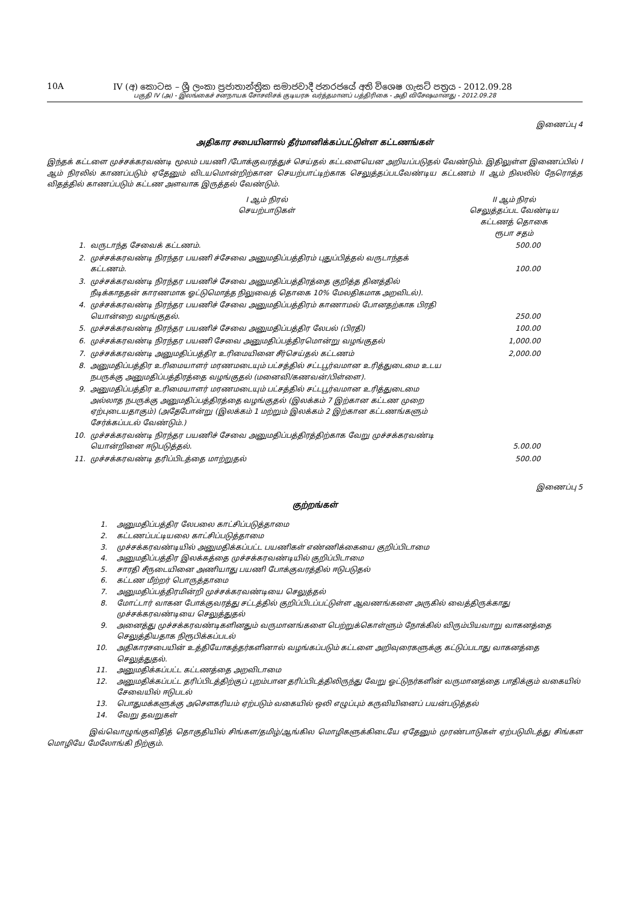10A IV (අ) කොටස – ශ්‍රී ලංකා ප්‍රජාතාන්ත්‍රික සමාජවාදී ජනරජයේ අති විශෙෂ ගැසට් පත්‍රය - 2012.09.28
பகுதி IV (அ) - இலங்கைச் சனநாயக சோசலிசக் குடியரசு வர்த்தமானப் பத்திரிகை - அதி விசேஷமானது - 2012.09.28
இணைப்பு 4
அதிகார சபையினால் தீர்மானிக்கப்பட்டுள்ள கட்டணங்கள்
இந்தக் கட்டளை முச்சக்கரவண்டி மூலம் பயணி /போக்குவரத்துச் செய்தல் கட்டளையென அறியப்படுதல் வேண்டும். இதிலுள்ள இணைப்பில் I ஆம் நிரலில் காணப்படும் ஏதேனும் விடயமொன்றிற்கான செயற்பாட்டிற்காக செலுத்தப்படவேண்டிய கட்டணம் II ஆம் நிலலில் நேரொத்த விதத்தில் காணப்படும் கட்டண அளவாக இருத்தல் வேண்டும்.
| | I ஆம் நிரல் செயற்பாடுகள் | II ஆம் நிரல் செலுத்தப்பட வேண்டிய கட்டணத் தொகை ரூபா சதம் |
| --- | --- | --- |
| 1. | வருடாந்த சேவைக் கட்டணம். | 500.00 |
| 2. | முச்சக்கரவண்டி நிரந்தர பயணி ச்சேவை அனுமதிப்பத்திரம் புதுப்பித்தல் வருடாந்தக் கட்டணம். | 100.00 |
| 3. | முச்சக்கரவண்டி நிரந்தர பயணிச் சேவை அனுமதிப்பத்திரத்தை குறித்த தினத்தில் நீடிக்காததன் காரணமாக ஓட்டுமொத்த நிலுவைத் தொகை 10% மேலதிகமாக அறவிடல்). | |
| 4. | முச்சக்கரவண்டி நிரந்தர பயணிச் சேவை அனுமதிப்பத்திரம் காணாமல் போனதற்காக பிரதி யொன்றை வழங்குதல். | 250.00 |
| 5. | முச்சக்கரவண்டி நிரந்தர பயணிச் சேவை அனுமதிப்பத்திர லேபல் (பிரதி) | 100.00 |
| 6. | முச்சக்கரவண்டி நிரந்தர பயணி சேவை அனுமதிப்பத்திரமொன்று வழங்குதல் | 1,000.00 |
| 7. | முச்சக்கரவண்டி அனுமதிப்பத்திர உரிமையினை சீர்செய்தல் கட்டணம் | 2,000.00 |
| 8. | அனுமதிப்பத்திர உரிமையாளர் மரணமடையும் பட்சத்தில் சட்டபூர்வமான உரித்துடைமை உடய நபருக்கு அனுமதிப்பத்திரத்தை வழங்குதல் (மனைவி/கணவன்/பிள்ளை). | |
| 9. | அனுமதிப்பத்திர உரிமையாளர் மரணமடையும் பட்சத்தில் சட்டபூர்வமான உரித்துடைமை அல்லாத நபருக்கு அனுமதிப்பத்திரத்தை வழங்குதல் (இலக்கம் 7 இற்கான கட்டண முறை ஏற்புடையதாகும்) (அதேபோன்று (இலக்கம் 1 மற்றும் இலக்கம் 2 இற்கான கட்டணங்களும் சேர்க்கப்படல் வேண்டும்.) | |
| 10. | முச்சக்கரவண்டி நிரந்தர பயணிச் சேவை அனுமதிப்பத்திரத்திற்காக வேறு முச்சக்கரவண்டி யொன்றினை ஈடுபடுத்தல். | 5.00.00 |
| 11. | முச்சக்கரவண்டி தரிப்பிடத்தை மாற்றுதல் | 500.00 |
இணைப்பு 5
குற்றங்கள்
1. அனுமதிப்பத்திர லேபலை காட்சிப்படுத்தாமை
2. கட்டணப்பட்டியலை காட்சிப்படுத்தாமை
3. முச்சக்கரவண்டியில் அனுமதிக்கப்பட்ட பயணிகள் எண்ணிக்கையை குறிப்பிடாமை
4. அனுமதிப்பத்திர இலக்கத்தை முச்சக்கரவண்டியில் குறிப்பிடாமை
5. சாரதி சீருடையினை அணியாது பயணி போக்குவரத்தில் ஈடுபடுதல்
6. கட்டண மீற்றர் பொருத்தாமை
7. அனுமதிப்பத்திரமின்றி முச்சக்கரவண்டியை செலுத்தல்
8. மோட்டார் வாகன போக்குவரத்து சட்டத்தில் குறிப்பிடப்பட்டுள்ள ஆவணங்களை அருகில் வைத்திருக்காது முச்சக்கரவண்டியை செலுத்துதல்
9. அனைத்து முச்சக்கரவண்டிகளினதும் வருமானங்களை பெற்றுக்கொள்ளும் நோக்கில் விரும்பியவாறு வாகனத்தை செலுத்தியதாக நிரூபிக்கப்படல்
10. அதிகாரசபையின் உத்தியோகத்தர்களினால் வழங்கப்படும் கட்டளை அறிவுரைகளுக்கு கட்டுப்படாது வாகனத்தை செலுத்துதல்.
11. அனுமதிக்கப்பட்ட கட்டணத்தை அறவிடாமை
12. அனுமதிக்கப்பட்ட தரிப்பிடத்திற்குப் புறம்பான தரிப்பிடத்திலிருந்து வேறு ஓட்டுநர்களின் வருமானத்தை பாதிக்கும் வகையில் சேவையில் ஈடுபடல்
13. பொதுமக்களுக்கு அசௌகரியம் ஏற்படும் வகையில் ஒலி எழுப்பும் கருவியினைப் பயன்படுத்தல்
14. வேறு தவறுகள்
இவ்வொழுங்குவிதித் தொகுதியில் சிங்கள/தமிழ்/ஆங்கில மொழிகளுக்கிடையே ஏதேனும் முரண்பாடுகள் ஏற்படுமிடத்து சிங்கள மொழியே மேலோங்கி நிற்கும்.